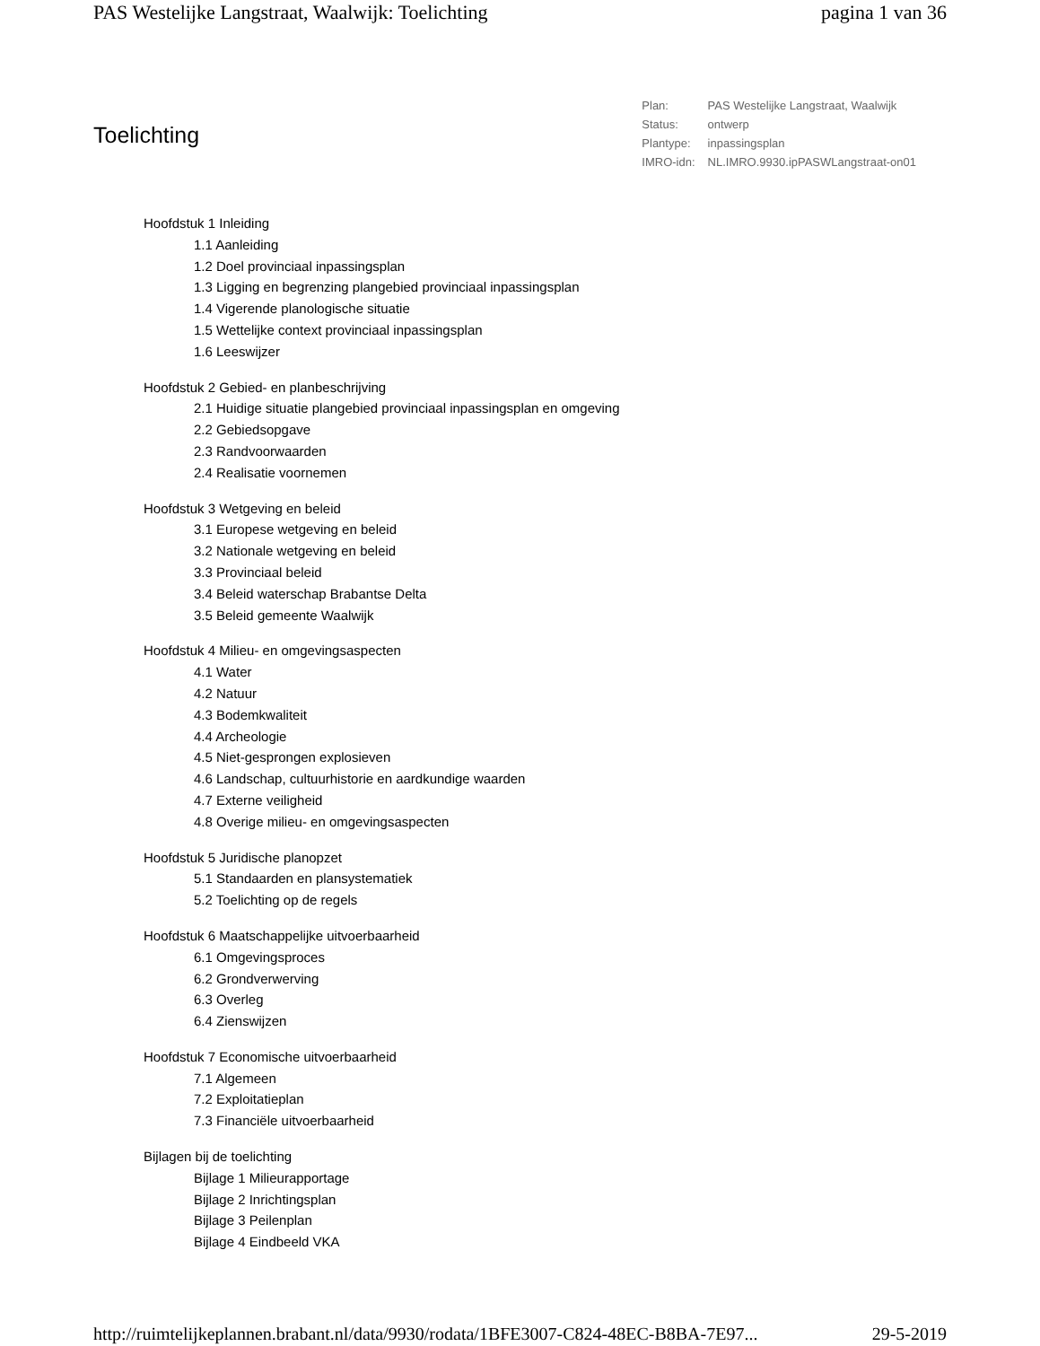PAS Westelijke Langstraat, Waalwijk: Toelichting pagina 1 van 36
Toelichting
| Plan: | PAS Westelijke Langstraat, Waalwijk |
| Status: | ontwerp |
| Plantype: | inpassingsplan |
| IMRO-idn: | NL.IMRO.9930.ipPASWLangstraat-on01 |
Hoofdstuk 1 Inleiding
1.1 Aanleiding
1.2 Doel provinciaal inpassingsplan
1.3 Ligging en begrenzing plangebied provinciaal inpassingsplan
1.4 Vigerende planologische situatie
1.5 Wettelijke context provinciaal inpassingsplan
1.6 Leeswijzer
Hoofdstuk 2 Gebied- en planbeschrijving
2.1 Huidige situatie plangebied provinciaal inpassingsplan en omgeving
2.2 Gebiedsopgave
2.3 Randvoorwaarden
2.4 Realisatie voornemen
Hoofdstuk 3 Wetgeving en beleid
3.1 Europese wetgeving en beleid
3.2 Nationale wetgeving en beleid
3.3 Provinciaal beleid
3.4 Beleid waterschap Brabantse Delta
3.5 Beleid gemeente Waalwijk
Hoofdstuk 4 Milieu- en omgevingsaspecten
4.1 Water
4.2 Natuur
4.3 Bodemkwaliteit
4.4 Archeologie
4.5 Niet-gesprongen explosieven
4.6 Landschap, cultuurhistorie en aardkundige waarden
4.7 Externe veiligheid
4.8 Overige milieu- en omgevingsaspecten
Hoofdstuk 5 Juridische planopzet
5.1 Standaarden en plansystematiek
5.2 Toelichting op de regels
Hoofdstuk 6 Maatschappelijke uitvoerbaarheid
6.1 Omgevingsproces
6.2 Grondverwerving
6.3 Overleg
6.4 Zienswijzen
Hoofdstuk 7 Economische uitvoerbaarheid
7.1 Algemeen
7.2 Exploitatieplan
7.3 Financiële uitvoerbaarheid
Bijlagen bij de toelichting
Bijlage 1 Milieurapportage
Bijlage 2 Inrichtingsplan
Bijlage 3 Peilenplan
Bijlage 4 Eindbeeld VKA
http://ruimtelijkeplannen.brabant.nl/data/9930/rodata/1BFE3007-C824-48EC-B8BA-7E97... 29-5-2019